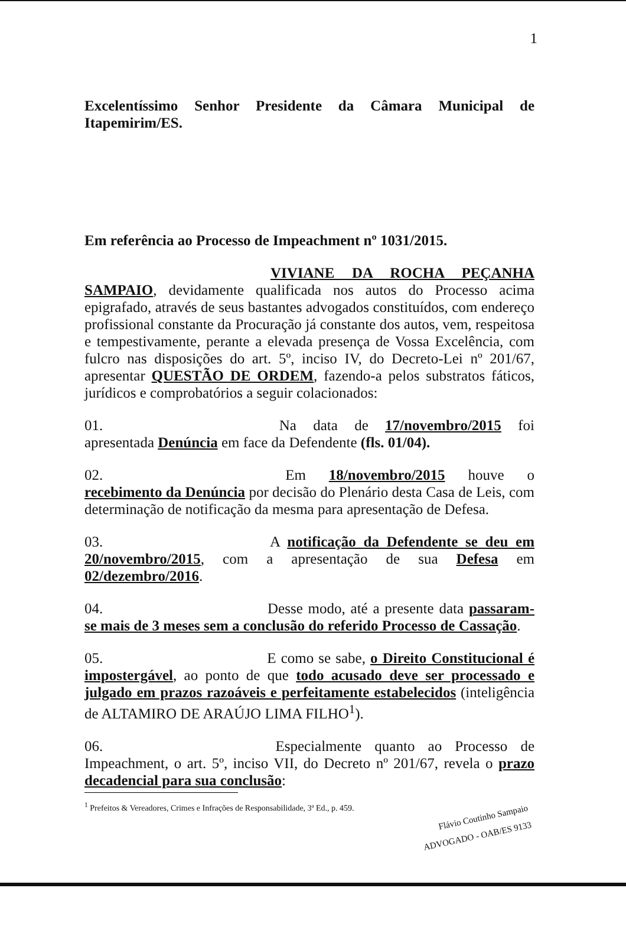1
Excelentíssimo Senhor Presidente da Câmara Municipal de Itapemirim/ES.
Em referência ao Processo de Impeachment nº 1031/2015.
VIVIANE DA ROCHA PEÇANHA SAMPAIO, devidamente qualificada nos autos do Processo acima epigrafado, através de seus bastantes advogados constituídos, com endereço profissional constante da Procuração já constante dos autos, vem, respeitosa e tempestivamente, perante a elevada presença de Vossa Excelência, com fulcro nas disposições do art. 5º, inciso IV, do Decreto-Lei nº 201/67, apresentar QUESTÃO DE ORDEM, fazendo-a pelos substratos fáticos, jurídicos e comprobatórios a seguir colacionados:
01. Na data de 17/novembro/2015 foi apresentada Denúncia em face da Defendente (fls. 01/04).
02. Em 18/novembro/2015 houve o recebimento da Denúncia por decisão do Plenário desta Casa de Leis, com determinação de notificação da mesma para apresentação de Defesa.
03. A notificação da Defendente se deu em 20/novembro/2015, com a apresentação de sua Defesa em 02/dezembro/2016.
04. Desse modo, até a presente data passaram-se mais de 3 meses sem a conclusão do referido Processo de Cassação.
05. E como se sabe, o Direito Constitucional é impostergável, ao ponto de que todo acusado deve ser processado e julgado em prazos razoáveis e perfeitamente estabelecidos (inteligência de ALTAMIRO DE ARAÚJO LIMA FILHO<sup>1</sup>).
06. Especialmente quanto ao Processo de Impeachment, o art. 5º, inciso VII, do Decreto nº 201/67, revela o prazo decadencial para sua conclusão:
<sup>1</sup> Prefeitos & Vereadores, Crimes e Infrações de Responsabilidade, 3ª Ed., p. 459.
Flávio Coutinho Sampaio
ADVOGADO - OAB/ES 9133